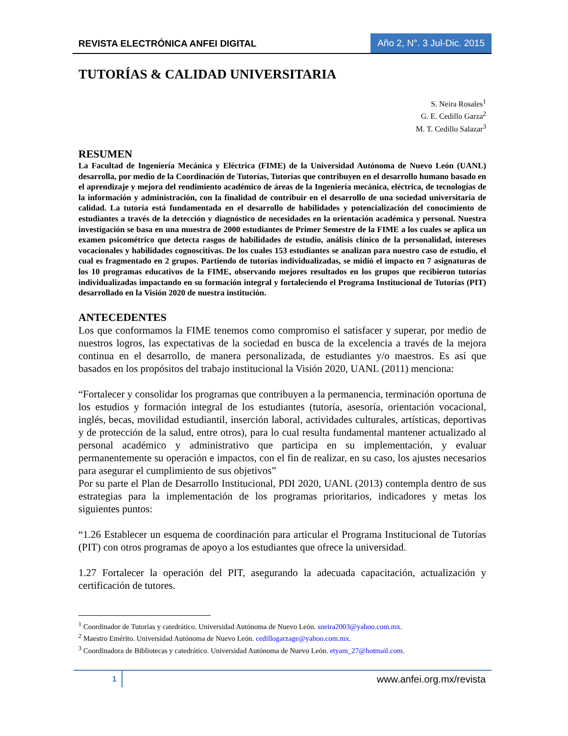REVISTA ELECTRÓNICA ANFEI DIGITAL
Año 2, N°. 3 Jul-Dic. 2015
TUTORÍAS & CALIDAD UNIVERSITARIA
S. Neira Rosales<sup>1</sup>
G. E. Cedillo Garza<sup>2</sup>
M. T. Cedillo Salazar<sup>3</sup>
RESUMEN
La Facultad de Ingeniería Mecánica y Eléctrica (FIME) de la Universidad Autónoma de Nuevo León (UANL) desarrolla, por medio de la Coordinación de Tutorías, Tutorías que contribuyen en el desarrollo humano basado en el aprendizaje y mejora del rendimiento académico de áreas de la Ingeniería mecánica, eléctrica, de tecnologías de la información y administración, con la finalidad de contribuir en el desarrollo de una sociedad universitaria de calidad. La tutoría está fundamentada en el desarrollo de habilidades y potencialización del conocimiento de estudiantes a través de la detección y diagnóstico de necesidades en la orientación académica y personal. Nuestra investigación se basa en una muestra de 2000 estudiantes de Primer Semestre de la FIME a los cuales se aplica un examen psicométrico que detecta rasgos de habilidades de estudio, análisis clínico de la personalidad, intereses vocacionales y habilidades cognoscitivas. De los cuales 153 estudiantes se analizan para nuestro caso de estudio, el cual es fragmentado en 2 grupos. Partiendo de tutorías individualizadas, se midió el impacto en 7 asignaturas de los 10 programas educativos de la FIME, observando mejores resultados en los grupos que recibieron tutorías individualizadas impactando en su formación integral y fortaleciendo el Programa Institucional de Tutorías (PIT) desarrollado en la Visión 2020 de nuestra institución.
ANTECEDENTES
Los que conformamos la FIME tenemos como compromiso el satisfacer y superar, por medio de nuestros logros, las expectativas de la sociedad en busca de la excelencia a través de la mejora continua en el desarrollo, de manera personalizada, de estudiantes y/o maestros. Es así que basados en los propósitos del trabajo institucional la Visión 2020, UANL (2011) menciona:
“Fortalecer y consolidar los programas que contribuyen a la permanencia, terminación oportuna de los estudios y formación integral de los estudiantes (tutoría, asesoría, orientación vocacional, inglés, becas, movilidad estudiantil, inserción laboral, actividades culturales, artísticas, deportivas y de protección de la salud, entre otros), para lo cual resulta fundamental mantener actualizado al personal académico y administrativo que participa en su implementación, y evaluar permanentemente su operación e impactos, con el fin de realizar, en su caso, los ajustes necesarios para asegurar el cumplimiento de sus objetivos”
Por su parte el Plan de Desarrollo Institucional, PDI 2020, UANL (2013) contempla dentro de sus estrategias para la implementación de los programas prioritarios, indicadores y metas los siguientes puntos:
“1.26 Establecer un esquema de coordinación para articular el Programa Institucional de Tutorías (PIT) con otros programas de apoyo a los estudiantes que ofrece la universidad.
1.27 Fortalecer la operación del PIT, asegurando la adecuada capacitación, actualización y certificación de tutores.
<sup>1</sup> Coordinador de Tutorías y catedrático. Universidad Autónoma de Nuevo León. sneira2003@yahoo.com.mx.
<sup>2</sup> Maestro Emérito. Universidad Autónoma de Nuevo León. cedillogarzage@yahoo.com.mx.
<sup>3</sup> Coordinadora de Bibliotecas y catedrático. Universidad Autónoma de Nuevo León. etyam_27@hotmail.com.
1
www.anfei.org.mx/revista